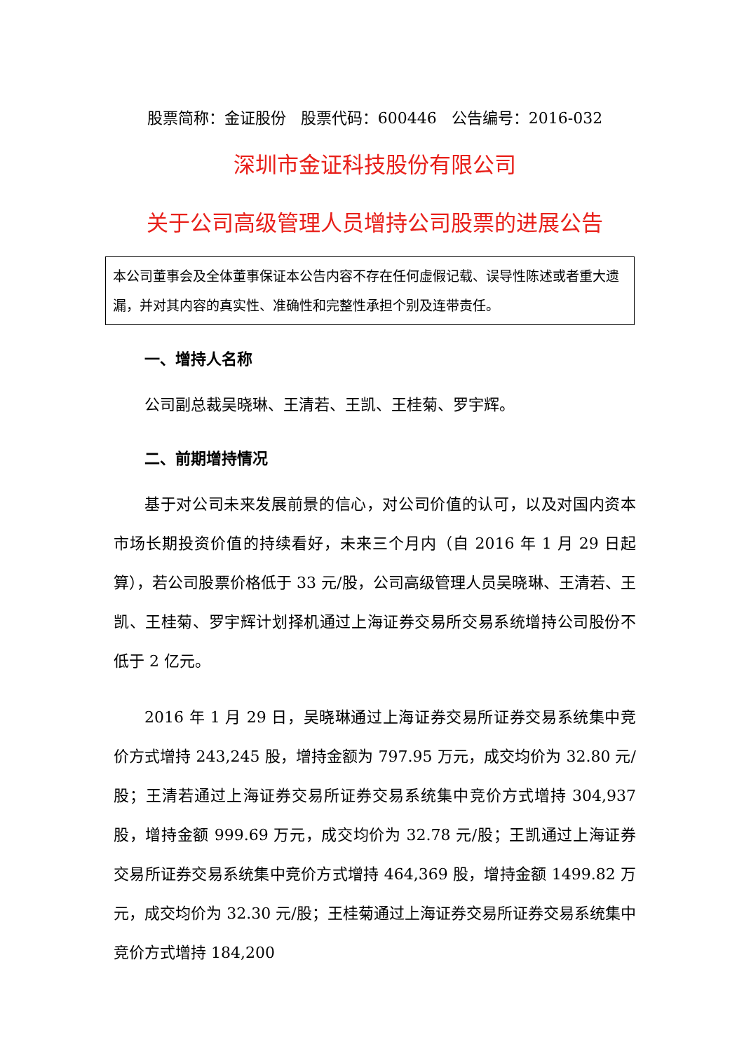股票简称：金证股份 股票代码：600446 公告编号：2016-032
深圳市金证科技股份有限公司
关于公司高级管理人员增持公司股票的进展公告
本公司董事会及全体董事保证本公告内容不存在任何虚假记载、误导性陈述或者重大遗漏，并对其内容的真实性、准确性和完整性承担个别及连带责任。
一、增持人名称
公司副总裁吴晓琳、王清若、王凯、王桂菊、罗宇辉。
二、前期增持情况
基于对公司未来发展前景的信心，对公司价值的认可，以及对国内资本市场长期投资价值的持续看好，未来三个月内（自 2016 年 1 月 29 日起算），若公司股票价格低于 33 元/股，公司高级管理人员吴晓琳、王清若、王凯、王桂菊、罗宇辉计划择机通过上海证券交易所交易系统增持公司股份不低于 2 亿元。
2016 年 1 月 29 日，吴晓琳通过上海证券交易所证券交易系统集中竞价方式增持 243,245 股，增持金额为 797.95 万元，成交均价为 32.80 元/股；王清若通过上海证券交易所证券交易系统集中竞价方式增持 304,937 股，增持金额 999.69 万元，成交均价为 32.78 元/股；王凯通过上海证券交易所证券交易系统集中竞价方式增持 464,369 股，增持金额 1499.82 万元，成交均价为 32.30 元/股；王桂菊通过上海证券交易所证券交易系统集中竞价方式增持 184,200